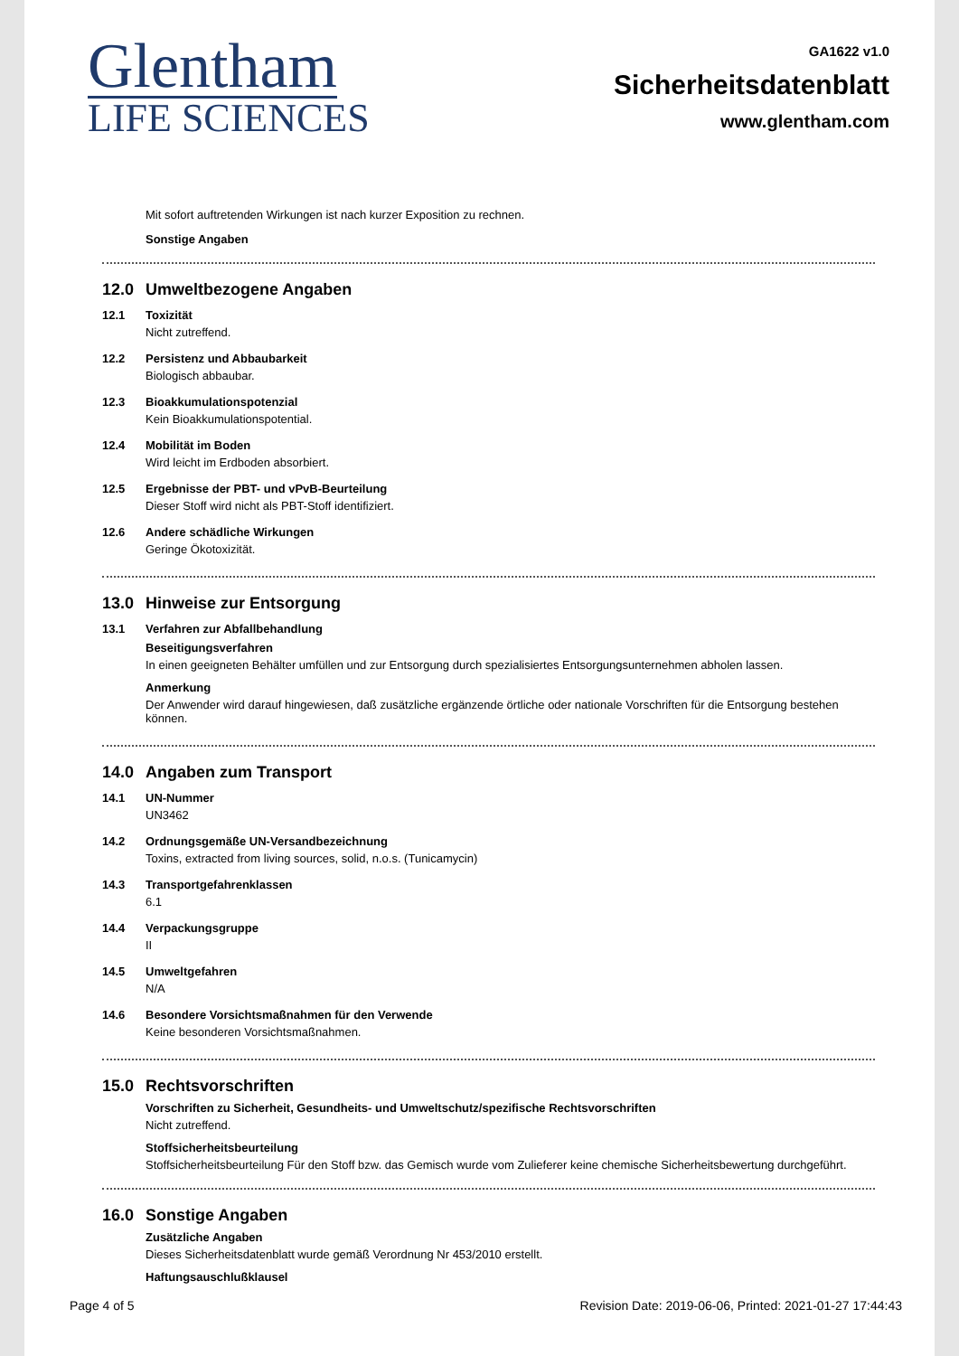Glentham
LIFE SCIENCES
GA1622 v1.0
Sicherheitsdatenblatt
www.glentham.com
Mit sofort auftretenden Wirkungen ist nach kurzer Exposition zu rechnen.
Sonstige Angaben
12.0 Umweltbezogene Angaben
12.1 Toxizität
Nicht zutreffend.
12.2 Persistenz und Abbaubarkeit
Biologisch abbaubar.
12.3 Bioakkumulationspotenzial
Kein Bioakkumulationspotential.
12.4 Mobilität im Boden
Wird leicht im Erdboden absorbiert.
12.5 Ergebnisse der PBT- und vPvB-Beurteilung
Dieser Stoff wird nicht als PBT-Stoff identifiziert.
12.6 Andere schädliche Wirkungen
Geringe Ökotoxizität.
13.0 Hinweise zur Entsorgung
13.1 Verfahren zur Abfallbehandlung
Beseitigungsverfahren
In einen geeigneten Behälter umfüllen und zur Entsorgung durch spezialisiertes Entsorgungsunternehmen abholen lassen.
Anmerkung
Der Anwender wird darauf hingewiesen, daß zusätzliche ergänzende örtliche oder nationale Vorschriften für die Entsorgung bestehen können.
14.0 Angaben zum Transport
14.1 UN-Nummer
UN3462
14.2 Ordnungsgemäße UN-Versandbezeichnung
Toxins, extracted from living sources, solid, n.o.s. (Tunicamycin)
14.3 Transportgefahrenklassen
6.1
14.4 Verpackungsgruppe
II
14.5 Umweltgefahren
N/A
14.6 Besondere Vorsichtsmaßnahmen für den Verwende
Keine besonderen Vorsichtsmaßnahmen.
15.0 Rechtsvorschriften
Vorschriften zu Sicherheit, Gesundheits- und Umweltschutz/spezifische Rechtsvorschriften
Nicht zutreffend.
Stoffsicherheitsbeurteilung
Stoffsicherheitsbeurteilung Für den Stoff bzw. das Gemisch wurde vom Zulieferer keine chemische Sicherheitsbewertung durchgeführt.
16.0 Sonstige Angaben
Zusätzliche Angaben
Dieses Sicherheitsdatenblatt wurde gemäß Verordnung Nr 453/2010 erstellt.
Haftungsauschlußklausel
Page 4 of 5 Revision Date: 2019-06-06, Printed: 2021-01-27 17:44:43